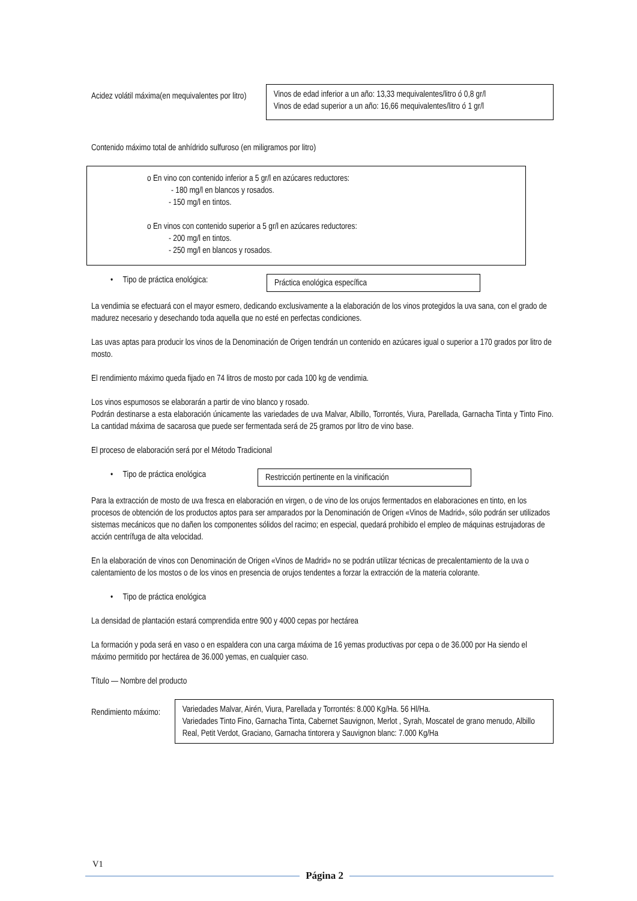Acidez volátil máxima(en mequivalentes por litro)
Vinos de edad inferior a un año: 13,33 mequivalentes/litro ó 0,8 gr/l
Vinos de edad superior a un año: 16,66 mequivalentes/litro ó 1 gr/l
Contenido máximo total de anhídrido sulfuroso (en miligramos por litro)
o En vino con contenido inferior a 5 gr/l en azúcares reductores:
- 180 mg/l en blancos y rosados.
- 150 mg/l en tintos.
o En vinos con contenido superior a 5 gr/l en azúcares reductores:
- 200 mg/l en tintos.
- 250 mg/l en blancos y rosados.
• Tipo de práctica enológica:
Práctica enológica específica
La vendimia se efectuará con el mayor esmero, dedicando exclusivamente a la elaboración de los vinos protegidos la uva sana, con el grado de madurez necesario y desechando toda aquella que no esté en perfectas condiciones.
Las uvas aptas para producir los vinos de la Denominación de Origen tendrán un contenido en azúcares igual o superior a 170 grados por litro de mosto.
El rendimiento máximo queda fijado en 74 litros de mosto por cada 100 kg de vendimia.
Los vinos espumosos se elaborarán a partir de vino blanco y rosado.
Podrán destinarse a esta elaboración únicamente las variedades de uva Malvar, Albillo, Torrontés, Viura, Parellada, Garnacha Tinta y Tinto Fino. La cantidad máxima de sacarosa que puede ser fermentada será de 25 gramos por litro de vino base.
El proceso de elaboración será por el Método Tradicional
• Tipo de práctica enológica
Restricción pertinente en la vinificación
Para la extracción de mosto de uva fresca en elaboración en virgen, o de vino de los orujos fermentados en elaboraciones en tinto, en los procesos de obtención de los productos aptos para ser amparados por la Denominación de Origen «Vinos de Madrid», sólo podrán ser utilizados sistemas mecánicos que no dañen los componentes sólidos del racimo; en especial, quedará prohibido el empleo de máquinas estrujadoras de acción centrífuga de alta velocidad.
En la elaboración de vinos con Denominación de Origen «Vinos de Madrid» no se podrán utilizar técnicas de precalentamiento de la uva o calentamiento de los mostos o de los vinos en presencia de orujos tendentes a forzar la extracción de la materia colorante.
• Tipo de práctica enológica
La densidad de plantación estará comprendida entre 900 y 4000 cepas por hectárea
La formación y poda será en vaso o en espaldera con una carga máxima de 16 yemas productivas por cepa o de 36.000 por Ha siendo el máximo permitido por hectárea de 36.000 yemas, en cualquier caso.
Título — Nombre del producto
Rendimiento máximo:
Variedades Malvar, Airén, Viura, Parellada y Torrontés: 8.000 Kg/Ha. 56 Hl/Ha.
Variedades Tinto Fino, Garnacha Tinta, Cabernet Sauvignon, Merlot , Syrah, Moscatel de grano menudo, Albillo Real, Petit Verdot, Graciano, Garnacha tintorera y Sauvignon blanc: 7.000 Kg/Ha
V1
Página 2